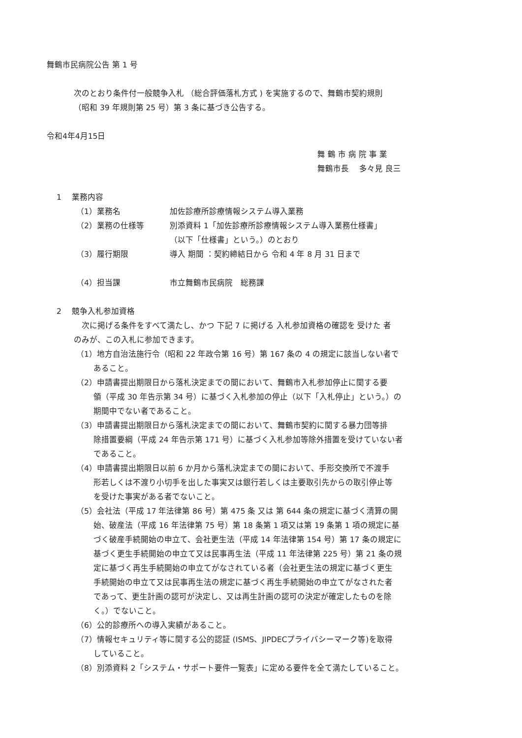舞鶴市民病院公告 第 1 号
次のとおり条件付一般競争入札 （総合評価落札方式 ) を実施するので、舞鶴市契約規則
（昭和 39 年規則第 25 号）第 3 条に基づき公告する。
令和4年4月15日
舞 鶴 市 病 院 事 業
舞鶴市長　 多々見 良三
1　 業務内容
（1）業務名 加佐診療所診療情報システム導入業務
（2）業務の仕様等 別添資料 1「加佐診療所診療情報システム導入業務仕様書」
（以下「仕様書」という。）のとおり
（3）履行期限 導入 期間 ：契約締結日から 令和 4 年 8 月 31 日まで
（4）担当課 市立舞鶴市民病院　総務課
2　 競争入札参加資格
　次に掲げる条件をすべて満たし、かつ 下記 7 に掲げる 入札参加資格の確認を 受けた 者
のみが、この入札に参加できます。
（1）地方自治法施行令（昭和 22 年政令第 16 号）第 167 条の 4 の規定に該当しない者で
あること。
（2）申請書提出期限日から落札決定までの間において、舞鶴市入札参加停止に関する要
領（平成 30 年告示第 34 号）に基づく入札参加の停止（以下「入札停止」という。）の
期間中でない者であること。
（3）申請書提出期限日から落札決定までの間において、舞鶴市契約に関する暴力団等排
除措置要綱（平成 24 年告示第 171 号）に基づく入札参加等除外措置を受けていない者
であること。
（4）申請書提出期限日以前 6 か月から落札決定までの間において、手形交換所で不渡手
形若しくは不渡り小切手を出した事実又は銀行若しくは主要取引先からの取引停止等
を受けた事実がある者でないこと。
（5）会社法（平成 17 年法律第 86 号）第 475 条 又は 第 644 条の規定に基づく清算の開
始、破産法（平成 16 年法律第 75 号）第 18 条第 1 項又は第 19 条第 1 項の規定に基
づく破産手続開始の申立て、会社更生法（平成 14 年法律第 154 号）第 17 条の規定に
基づく更生手続開始の申立て又は民事再生法（平成 11 年法律第 225 号）第 21 条の規
定に基づく再生手続開始の申立てがなされている者（会社更生法の規定に基づく更生
手続開始の申立て又は民事再生法の規定に基づく再生手続開始の申立てがなされた者
であって、更生計画の認可が決定し、又は再生計画の認可の決定が確定したものを除
く。）でないこと。
（6）公的診療所への導入実績があること。
（7）情報セキュリティ等に関する公的認証 (ISMS、JIPDECプライバシーマーク等)を取得
していること。
（8）別添資料 2「システム・サポート要件一覧表」に定める要件を全て満たしていること。